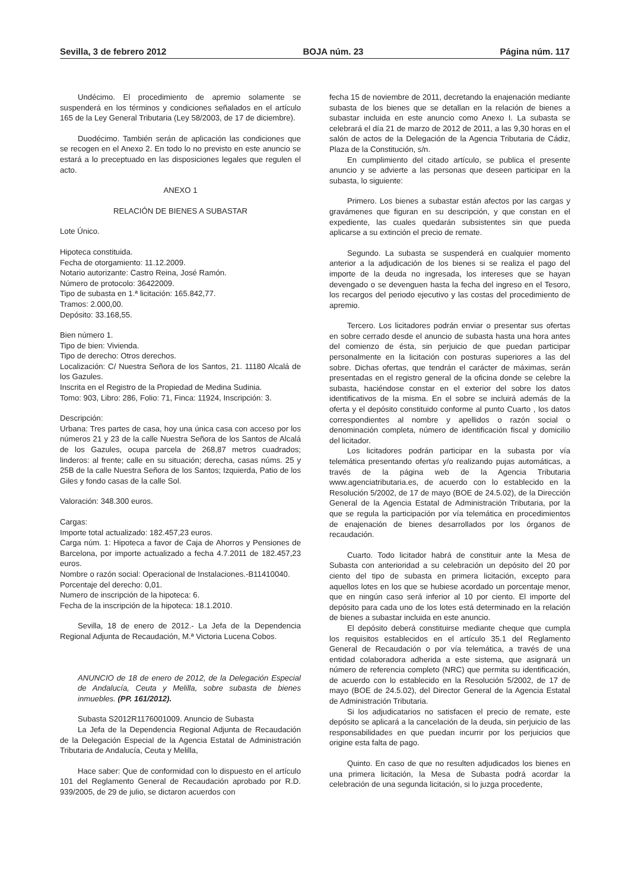Sevilla, 3 de febrero 2012 BOJA núm. 23 Página núm. 117
Undécimo. El procedimiento de apremio solamente se suspenderá en los términos y condiciones señalados en el artículo 165 de la Ley General Tributaria (Ley 58/2003, de 17 de diciembre).
Duodécimo. También serán de aplicación las condiciones que se recogen en el Anexo 2. En todo lo no previsto en este anuncio se estará a lo preceptuado en las disposiciones legales que regulen el acto.
ANEXO 1
RELACIÓN DE BIENES A SUBASTAR
Lote Único.
Hipoteca constituida.
Fecha de otorgamiento: 11.12.2009.
Notario autorizante: Castro Reina, José Ramón.
Número de protocolo: 36422009.
Tipo de subasta en 1.ª licitación: 165.842,77.
Tramos: 2.000,00.
Depósito: 33.168,55.
Bien número 1.
Tipo de bien: Vivienda.
Tipo de derecho: Otros derechos.
Localización: C/ Nuestra Señora de los Santos, 21. 11180 Alcalá de los Gazules.
Inscrita en el Registro de la Propiedad de Medina Sudinia.
Tomo: 903, Libro: 286, Folio: 71, Finca: 11924, Inscripción: 3.
Descripción:
Urbana: Tres partes de casa, hoy una única casa con acceso por los números 21 y 23 de la calle Nuestra Señora de los Santos de Alcalá de los Gazules, ocupa parcela de 268,87 metros cuadrados; linderos: al frente; calle en su situación; derecha, casas núms. 25 y 25B de la calle Nuestra Señora de los Santos; Izquierda, Patio de los Giles y fondo casas de la calle Sol.
Valoración: 348.300 euros.
Cargas:
Importe total actualizado: 182.457,23 euros.
Carga núm. 1: Hipoteca a favor de Caja de Ahorros y Pensiones de Barcelona, por importe actualizado a fecha 4.7.2011 de 182.457,23 euros.
Nombre o razón social: Operacional de Instalaciones.-B11410040.
Porcentaje del derecho: 0,01.
Numero de inscripción de la hipoteca: 6.
Fecha de la inscripción de la hipoteca: 18.1.2010.
Sevilla, 18 de enero de 2012.- La Jefa de la Dependencia Regional Adjunta de Recaudación, M.ª Victoria Lucena Cobos.
ANUNCIO de 18 de enero de 2012, de la Delegación Especial de Andalucía, Ceuta y Melilla, sobre subasta de bienes inmuebles. (PP. 161/2012).
Subasta S2012R1176001009. Anuncio de Subasta
La Jefa de la Dependencia Regional Adjunta de Recaudación de la Delegación Especial de la Agencia Estatal de Administración Tributaria de Andalucía, Ceuta y Melilla,
Hace saber: Que de conformidad con lo dispuesto en el artículo 101 del Reglamento General de Recaudación aprobado por R.D. 939/2005, de 29 de julio, se dictaron acuerdos con
fecha 15 de noviembre de 2011, decretando la enajenación mediante subasta de los bienes que se detallan en la relación de bienes a subastar incluida en este anuncio como Anexo I. La subasta se celebrará el día 21 de marzo de 2012 de 2011, a las 9,30 horas en el salón de actos de la Delegación de la Agencia Tributaria de Cádiz, Plaza de la Constitución, s/n.
En cumplimiento del citado artículo, se publica el presente anuncio y se advierte a las personas que deseen participar en la subasta, lo siguiente:
Primero. Los bienes a subastar están afectos por las cargas y gravámenes que figuran en su descripción, y que constan en el expediente, las cuales quedarán subsistentes sin que pueda aplicarse a su extinción el precio de remate.
Segundo. La subasta se suspenderá en cualquier momento anterior a la adjudicación de los bienes si se realiza el pago del importe de la deuda no ingresada, los intereses que se hayan devengado o se devenguen hasta la fecha del ingreso en el Tesoro, los recargos del periodo ejecutivo y las costas del procedimiento de apremio.
Tercero. Los licitadores podrán enviar o presentar sus ofertas en sobre cerrado desde el anuncio de subasta hasta una hora antes del comienzo de ésta, sin perjuicio de que puedan participar personalmente en la licitación con posturas superiores a las del sobre. Dichas ofertas, que tendrán el carácter de máximas, serán presentadas en el registro general de la oficina donde se celebre la subasta, haciéndose constar en el exterior del sobre los datos identificativos de la misma. En el sobre se incluirá además de la oferta y el depósito constituido conforme al punto Cuarto , los datos correspondientes al nombre y apellidos o razón social o denominación completa, número de identificación fiscal y domicilio del licitador.
Los licitadores podrán participar en la subasta por vía telemática presentando ofertas y/o realizando pujas automáticas, a través de la página web de la Agencia Tributaria www.agenciatributaria.es, de acuerdo con lo establecido en la Resolución 5/2002, de 17 de mayo (BOE de 24.5.02), de la Dirección General de la Agencia Estatal de Administración Tributaria, por la que se regula la participación por vía telemática en procedimientos de enajenación de bienes desarrollados por los órganos de recaudación.
Cuarto. Todo licitador habrá de constituir ante la Mesa de Subasta con anterioridad a su celebración un depósito del 20 por ciento del tipo de subasta en primera licitación, excepto para aquellos lotes en los que se hubiese acordado un porcentaje menor, que en ningún caso será inferior al 10 por ciento. El importe del depósito para cada uno de los lotes está determinado en la relación de bienes a subastar incluida en este anuncio.
El depósito deberá constituirse mediante cheque que cumpla los requisitos establecidos en el artículo 35.1 del Reglamento General de Recaudación o por vía telemática, a través de una entidad colaboradora adherida a este sistema, que asignará un número de referencia completo (NRC) que permita su identificación, de acuerdo con lo establecido en la Resolución 5/2002, de 17 de mayo (BOE de 24.5.02), del Director General de la Agencia Estatal de Administración Tributaria.
Si los adjudicatarios no satisfacen el precio de remate, este depósito se aplicará a la cancelación de la deuda, sin perjuicio de las responsabilidades en que puedan incurrir por los perjuicios que origine esta falta de pago.
Quinto. En caso de que no resulten adjudicados los bienes en una primera licitación, la Mesa de Subasta podrá acordar la celebración de una segunda licitación, si lo juzga procedente,